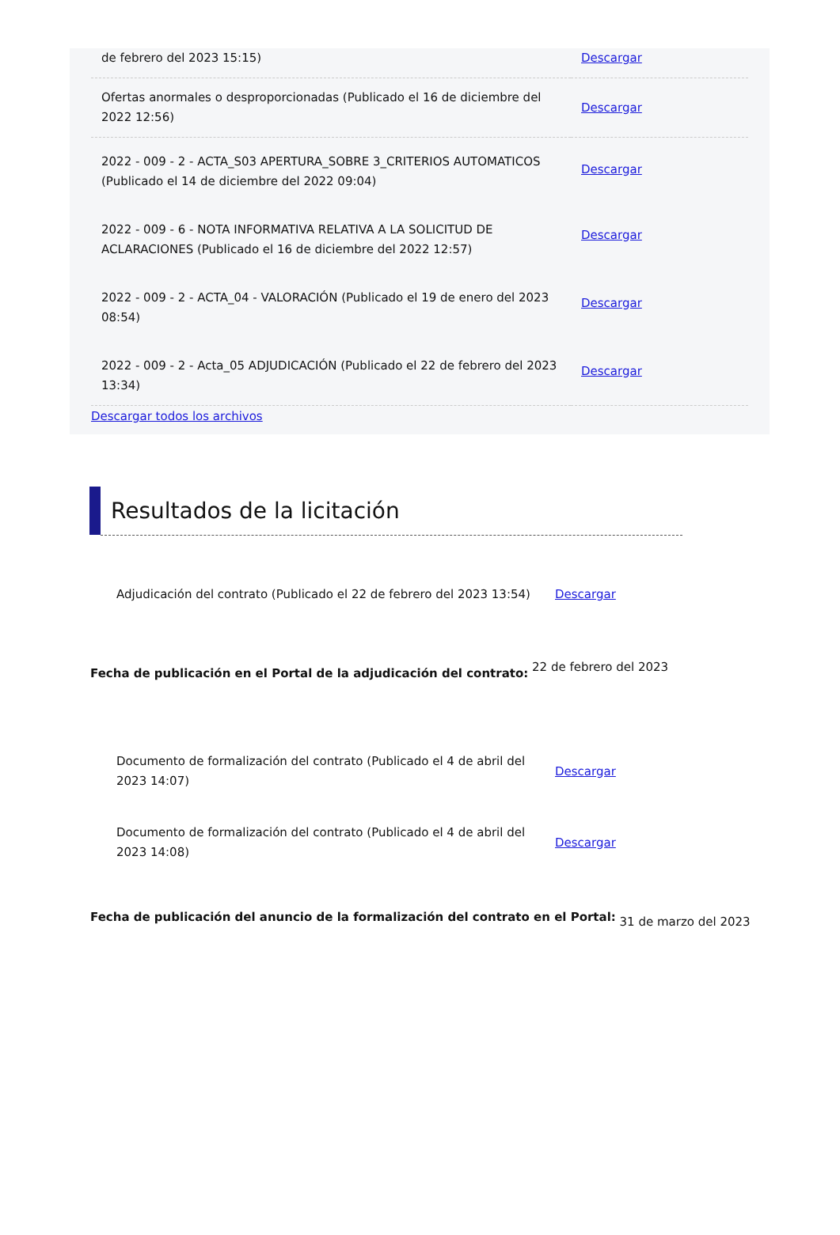| de febrero del 2023 15:15) | Descargar |
| Ofertas anormales o desproporcionadas (Publicado el 16 de diciembre del 2022 12:56) | Descargar |
| 2022 - 009 - 2 - ACTA_S03 APERTURA_SOBRE 3_CRITERIOS AUTOMATICOS (Publicado el 14 de diciembre del 2022 09:04) | Descargar |
| 2022 - 009 - 6 - NOTA INFORMATIVA RELATIVA A LA SOLICITUD DE ACLARACIONES (Publicado el 16 de diciembre del 2022 12:57) | Descargar |
| 2022 - 009 - 2 - ACTA_04 - VALORACIÓN (Publicado el 19 de enero del 2023 08:54) | Descargar |
| 2022 - 009 - 2 - Acta_05 ADJUDICACIÓN (Publicado el 22 de febrero del 2023 13:34) | Descargar |
Descargar todos los archivos
Resultados de la licitación
| Adjudicación del contrato (Publicado el 22 de febrero del 2023 13:54) | Descargar |
Fecha de publicación en el Portal de la adjudicación del contrato: 22 de febrero del 2023
| Documento de formalización del contrato (Publicado el 4 de abril del 2023 14:07) | Descargar |
| Documento de formalización del contrato (Publicado el 4 de abril del 2023 14:08) | Descargar |
Fecha de publicación del anuncio de la formalización del contrato en el Portal: 31 de marzo del 2023